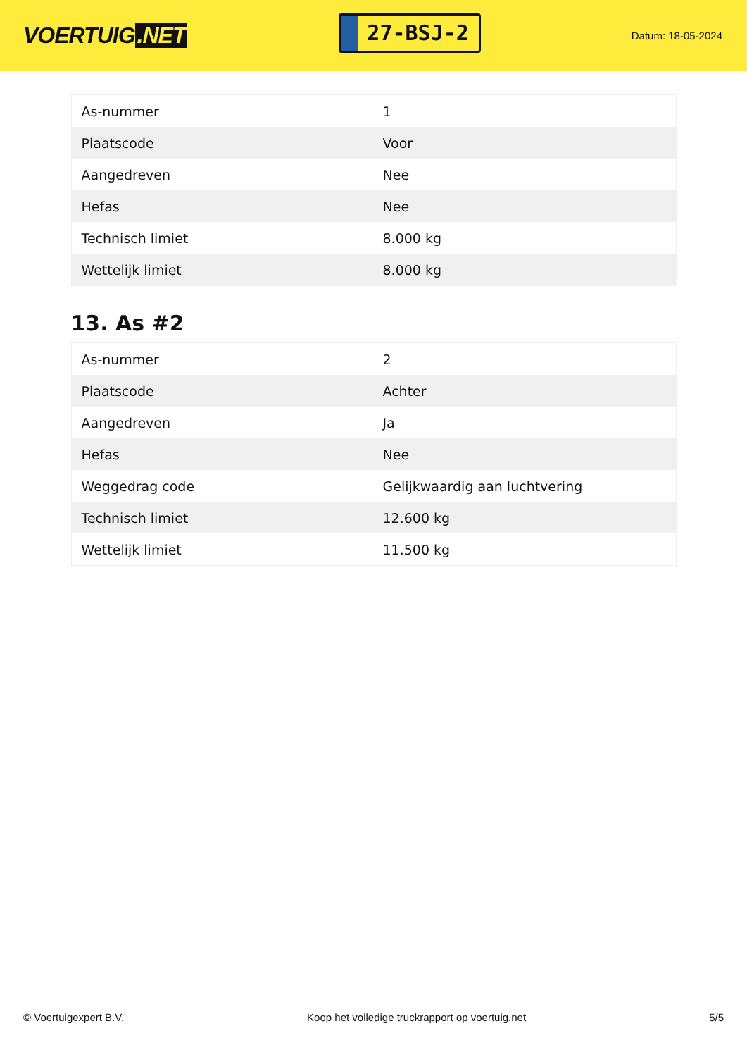VOERTUIG.NET
27-BSJ-2
Datum: 18-05-2024
| As-nummer | 1 |
| Plaatscode | Voor |
| Aangedreven | Nee |
| Hefas | Nee |
| Technisch limiet | 8.000 kg |
| Wettelijk limiet | 8.000 kg |
13. As #2
| As-nummer | 2 |
| Plaatscode | Achter |
| Aangedreven | Ja |
| Hefas | Nee |
| Weggedrag code | Gelijkwaardig aan luchtvering |
| Technisch limiet | 12.600 kg |
| Wettelijk limiet | 11.500 kg |
© Voertuigexpert B.V. Koop het volledige truckrapport op voertuig.net 5/5